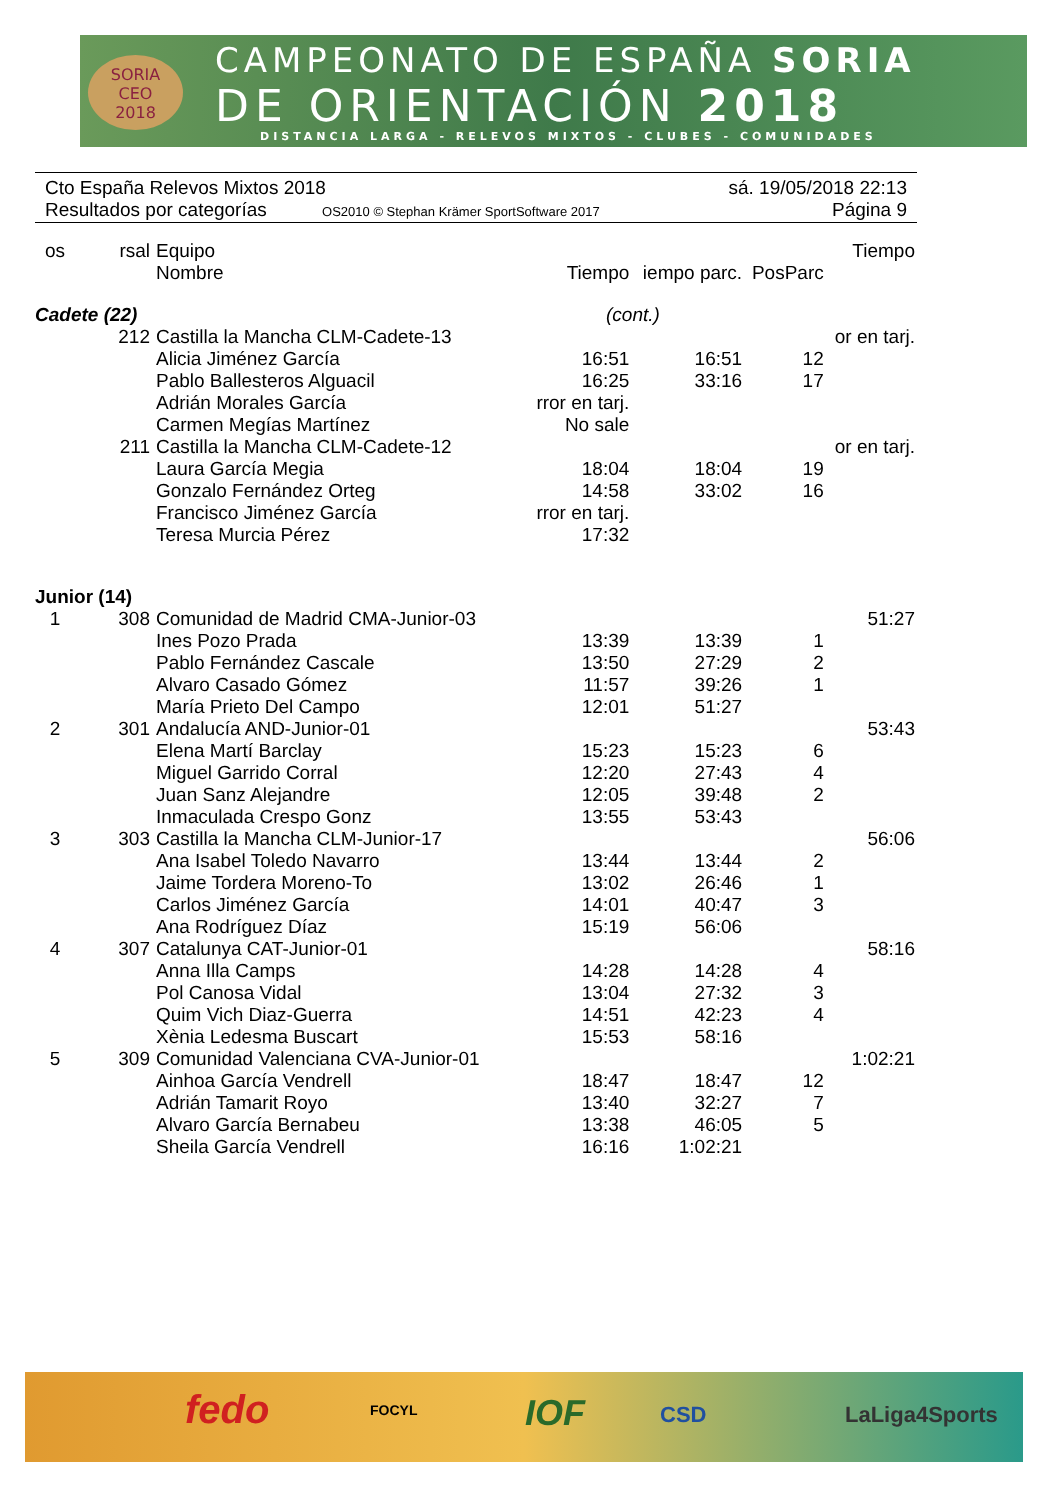SORIA
CEO
2018
CAMPEONATO DE ESPAÑA SORIA
DE ORIENTACIÓN 2018
DISTANCIA LARGA - RELEVOS MIXTOS - CLUBES - COMUNIDADES
Cto España Relevos Mixtos 2018 sá. 19/05/2018 22:13
Resultados por categorías OS2010 © Stephan Krämer SportSoftware 2017 Página 9
| os | rsal | Equipo | | | | Tiempo |
| --- | --- | --- | --- | --- | --- | --- |
| | | Nombre | Tiempo | iempo parc. | PosParc | |
| Cadete (22) | | | (cont.) | | | |
| | 212 | Castilla la Mancha CLM-Cadete-13 | | | | or en tarj. |
| | | Alicia Jiménez García | 16:51 | 16:51 | 12 | |
| | | Pablo Ballesteros Alguacil | 16:25 | 33:16 | 17 | |
| | | Adrián Morales García | rror en tarj. | | | |
| | | Carmen Megías Martínez | No sale | | | |
| | 211 | Castilla la Mancha CLM-Cadete-12 | | | | or en tarj. |
| | | Laura García Megia | 18:04 | 18:04 | 19 | |
| | | Gonzalo Fernández Orteg | 14:58 | 33:02 | 16 | |
| | | Francisco Jiménez García | rror en tarj. | | | |
| | | Teresa Murcia Pérez | 17:32 | | | |
| Junior (14) | | | | | | |
| 1 | 308 | Comunidad de Madrid CMA-Junior-03 | | | | 51:27 |
| | | Ines Pozo Prada | 13:39 | 13:39 | 1 | |
| | | Pablo Fernández Cascale | 13:50 | 27:29 | 2 | |
| | | Alvaro Casado Gómez | 11:57 | 39:26 | 1 | |
| | | María Prieto Del Campo | 12:01 | 51:27 | | |
| 2 | 301 | Andalucía AND-Junior-01 | | | | 53:43 |
| | | Elena Martí Barclay | 15:23 | 15:23 | 6 | |
| | | Miguel Garrido Corral | 12:20 | 27:43 | 4 | |
| | | Juan Sanz Alejandre | 12:05 | 39:48 | 2 | |
| | | Inmaculada Crespo Gonz | 13:55 | 53:43 | | |
| 3 | 303 | Castilla la Mancha CLM-Junior-17 | | | | 56:06 |
| | | Ana Isabel Toledo Navarro | 13:44 | 13:44 | 2 | |
| | | Jaime Tordera Moreno-To | 13:02 | 26:46 | 1 | |
| | | Carlos Jiménez García | 14:01 | 40:47 | 3 | |
| | | Ana Rodríguez Díaz | 15:19 | 56:06 | | |
| 4 | 307 | Catalunya CAT-Junior-01 | | | | 58:16 |
| | | Anna Illa Camps | 14:28 | 14:28 | 4 | |
| | | Pol Canosa Vidal | 13:04 | 27:32 | 3 | |
| | | Quim Vich Diaz-Guerra | 14:51 | 42:23 | 4 | |
| | | Xènia Ledesma Buscart | 15:53 | 58:16 | | |
| 5 | 309 | Comunidad Valenciana CVA-Junior-01 | | | | 1:02:21 |
| | | Ainhoa García Vendrell | 18:47 | 18:47 | 12 | |
| | | Adrián Tamarit Royo | 13:40 | 32:27 | 7 | |
| | | Alvaro García Bernabeu | 13:38 | 46:05 | 5 | |
| | | Sheila García Vendrell | 16:16 | 1:02:21 | | |
fedo FOCYL IOF CSD LaLiga4Sports